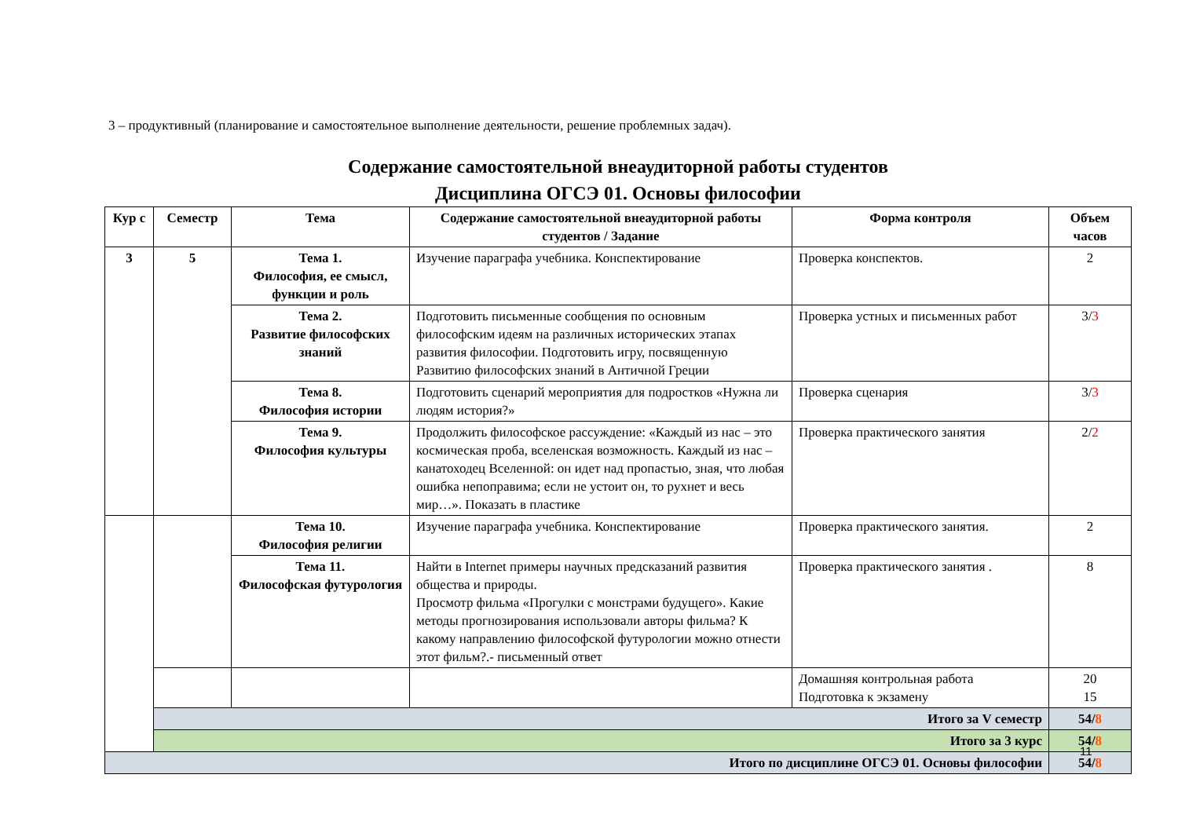3 – продуктивный (планирование и самостоятельное выполнение деятельности, решение проблемных задач).
Содержание самостоятельной внеаудиторной работы студентов
Дисциплина ОГСЭ 01. Основы философии
| Кур с | Семестр | Тема | Содержание самостоятельной внеаудиторной работы студентов / Задание | Форма контроля | Объем часов |
| --- | --- | --- | --- | --- | --- |
| 3 | 5 | Тема 1. Философия, ее смысл, функции и роль | Изучение параграфа учебника. Конспектирование | Проверка конспектов. | 2 |
| | | Тема 2. Развитие философских знаний | Подготовить письменные сообщения по основным философским идеям на различных исторических этапах развития философии. Подготовить игру, посвященную Развитию философских знаний в Античной Греции | Проверка устных и письменных работ | 3/ 3 |
| | | Тема 8. Философия истории | Подготовить сценарий мероприятия для подростков «Нужна ли людям история?» | Проверка сценария | 3/ 3 |
| | | Тема 9. Философия культуры | Продолжить философское рассуждение: «Каждый из нас – это космическая проба, вселенская возможность. Каждый из нас – канатоходец Вселенной: он идет над пропастью, зная, что любая ошибка непоправима; если не устоит он, то рухнет и весь мир…». Показать в пластике | Проверка практического занятия | 2/ 2 |
| | | Тема 10. Философия религии | Изучение параграфа учебника. Конспектирование | Проверка практического занятия. | 2 |
| | | Тема 11. Философская футурология | Найти в Internet примеры научных предсказаний развития общества и природы. Просмотр фильма «Прогулки с монстрами будущего». Какие методы прогнозирования использовали авторы фильма? К какому направлению философской футурологии можно отнести этот фильм?.- письменный ответ | Проверка практического занятия . | 8 |
| | | | | Домашняя контрольная работа Подготовка к экзамену | 20 15 |
| | Итого за V семестр | | | | 54/ 8 |
| | Итого за 3 курс | | | | 54/ 8 |
| Итого по дисциплине ОГСЭ 01. Основы философии | | | | | 54/ 8 |
11